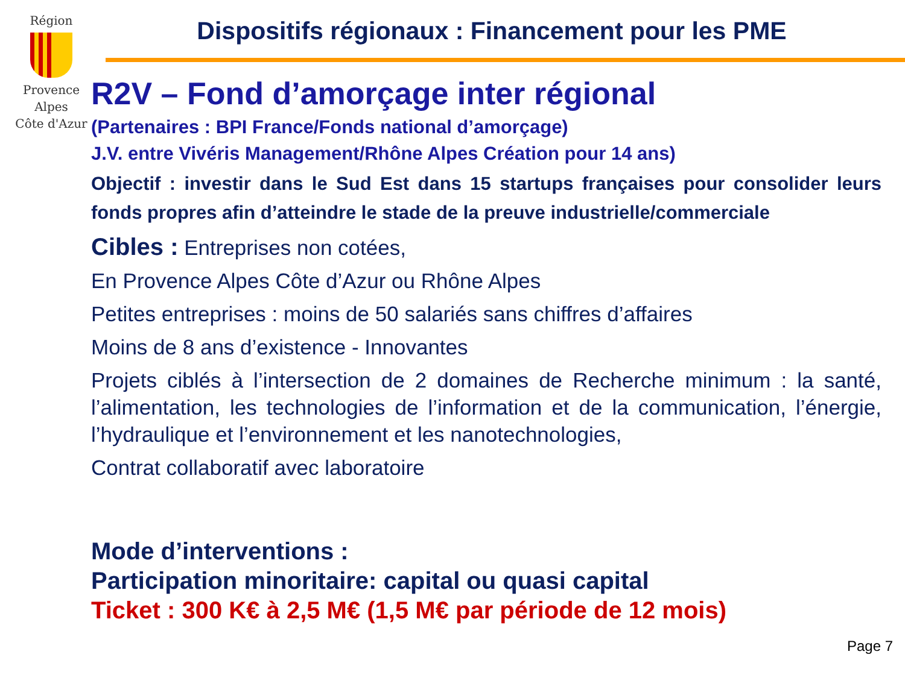Région
Provence
Alpes
Côte d'Azur
Dispositifs régionaux : Financement pour les PME
R2V – Fond d’amorçage inter régional
(Partenaires : BPI France/Fonds national d’amorçage)
J.V. entre Vivéris Management/Rhône Alpes Création pour 14 ans)
Objectif : investir dans le Sud Est dans 15 startups françaises pour consolider leurs fonds propres afin d’atteindre le stade de la preuve industrielle/commerciale
Cibles : Entreprises non cotées,
En Provence Alpes Côte d’Azur ou Rhône Alpes
Petites entreprises : moins de 50 salariés sans chiffres d’affaires
Moins de 8 ans d’existence - Innovantes
Projets ciblés à l’intersection de 2 domaines de Recherche minimum : la santé, l’alimentation, les technologies de l’information et de la communication, l’énergie, l’hydraulique et l’environnement et les nanotechnologies,
Contrat collaboratif avec laboratoire
Mode d’interventions :
Participation minoritaire: capital ou quasi capital
Ticket : 300 K€ à 2,5 M€ (1,5 M€ par période de 12 mois)
Page 7